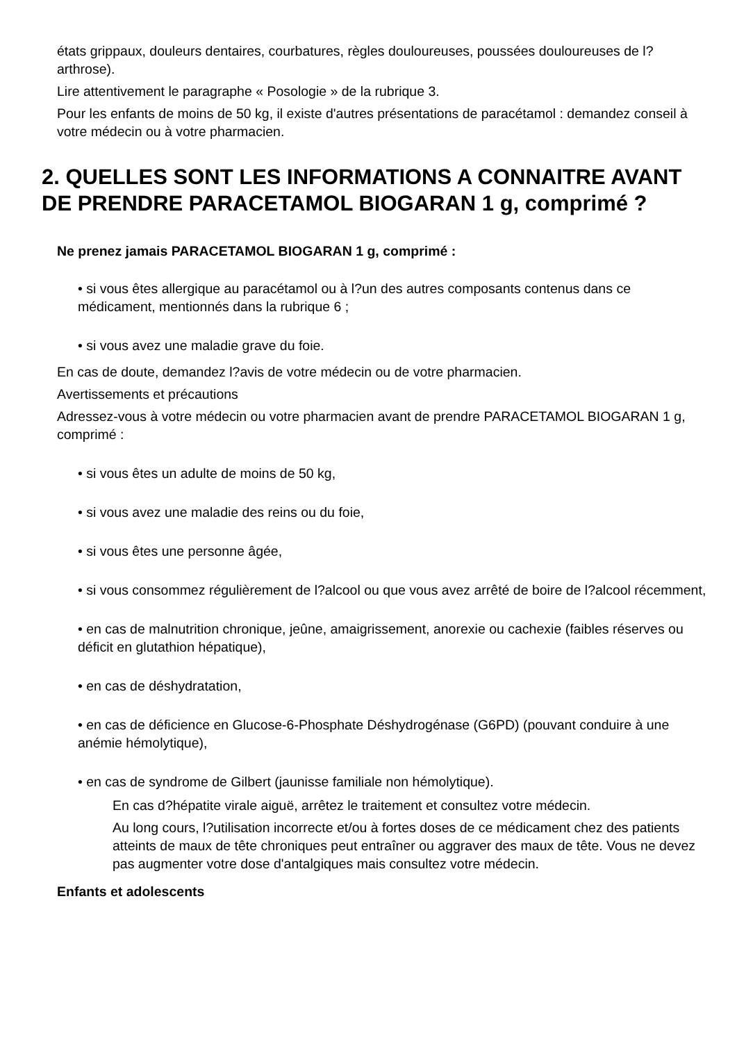états grippaux, douleurs dentaires, courbatures, règles douloureuses, poussées douloureuses de l?arthrose).
Lire attentivement le paragraphe « Posologie » de la rubrique 3.
Pour les enfants de moins de 50 kg, il existe d'autres présentations de paracétamol : demandez conseil à votre médecin ou à votre pharmacien.
2. QUELLES SONT LES INFORMATIONS A CONNAITRE AVANT DE PRENDRE PARACETAMOL BIOGARAN 1 g, comprimé ?
Ne prenez jamais PARACETAMOL BIOGARAN 1 g, comprimé :
• si vous êtes allergique au paracétamol ou à l?un des autres composants contenus dans ce médicament, mentionnés dans la rubrique 6 ;
• si vous avez une maladie grave du foie.
En cas de doute, demandez l?avis de votre médecin ou de votre pharmacien.
Avertissements et précautions
Adressez-vous à votre médecin ou votre pharmacien avant de prendre PARACETAMOL BIOGARAN 1 g, comprimé :
• si vous êtes un adulte de moins de 50 kg,
• si vous avez une maladie des reins ou du foie,
• si vous êtes une personne âgée,
• si vous consommez régulièrement de l?alcool ou que vous avez arrêté de boire de l?alcool récemment,
• en cas de malnutrition chronique, jeûne, amaigrissement, anorexie ou cachexie (faibles réserves ou déficit en glutathion hépatique),
• en cas de déshydratation,
• en cas de déficience en Glucose-6-Phosphate Déshydrogénase (G6PD) (pouvant conduire à une anémie hémolytique),
• en cas de syndrome de Gilbert (jaunisse familiale non hémolytique).
En cas d?hépatite virale aiguë, arrêtez le traitement et consultez votre médecin.
Au long cours, l?utilisation incorrecte et/ou à fortes doses de ce médicament chez des patients atteints de maux de tête chroniques peut entraîner ou aggraver des maux de tête. Vous ne devez pas augmenter votre dose d'antalgiques mais consultez votre médecin.
Enfants et adolescents